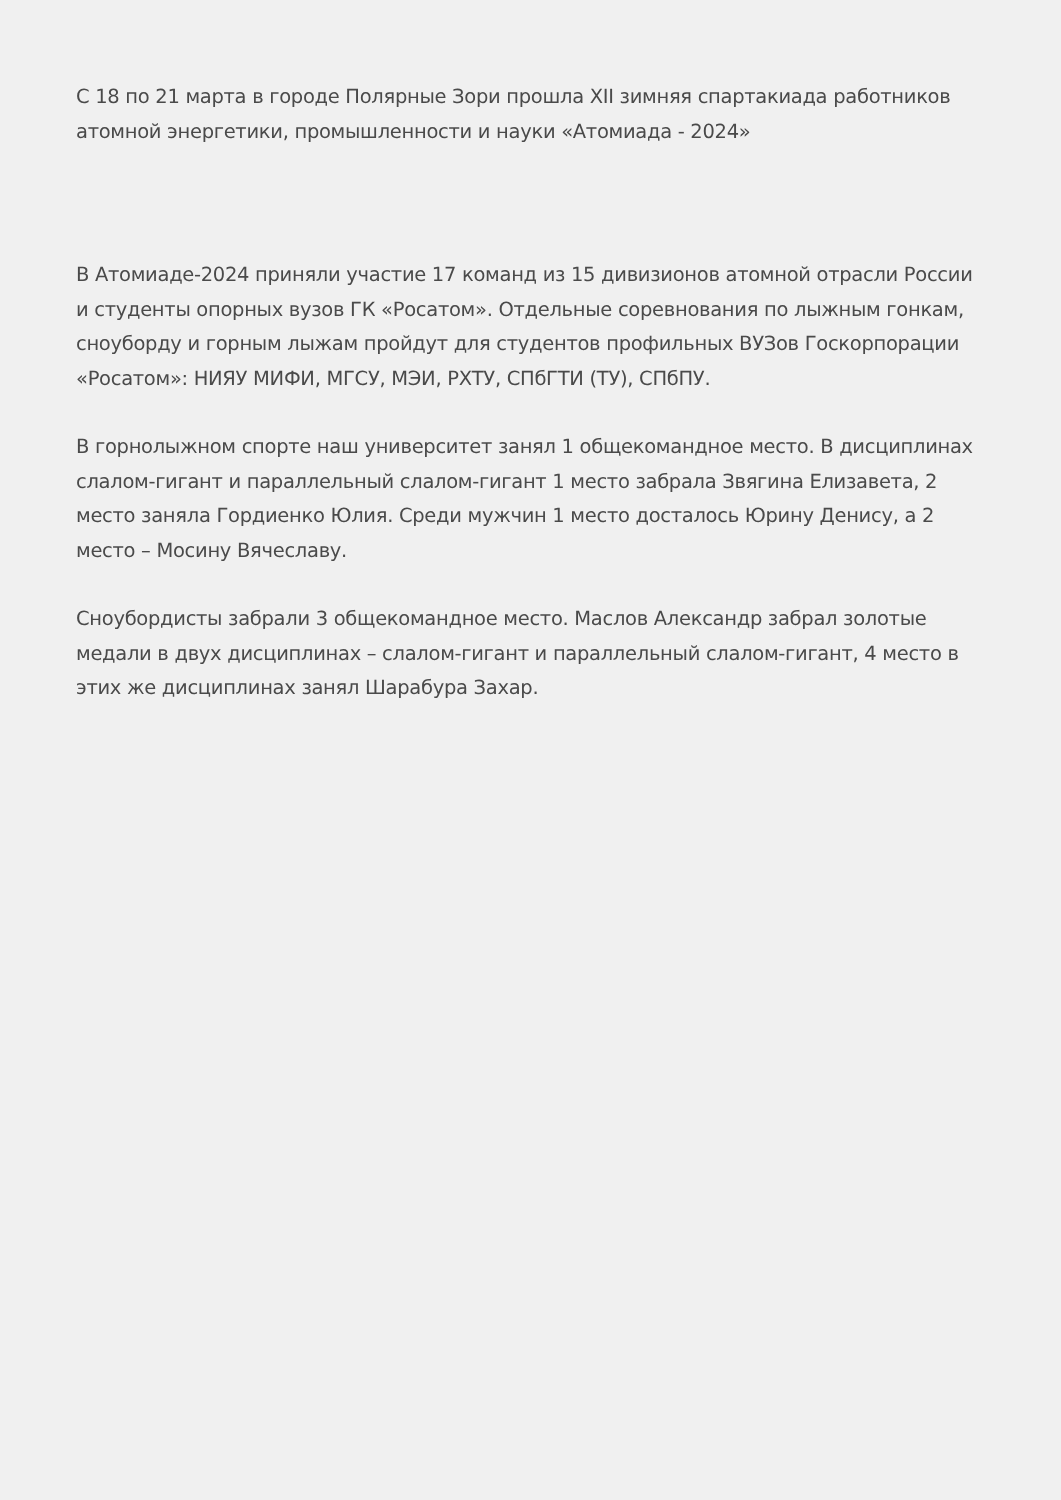С 18 по 21 марта в городе Полярные Зори прошла XII зимняя спартакиада работников атомной энергетики, промышленности и науки «Атомиада - 2024»
В Атомиаде-2024 приняли участие 17 команд из 15 дивизионов атомной отрасли России и студенты опорных вузов ГК «Росатом». Отдельные соревнования по лыжным гонкам, сноуборду и горным лыжам пройдут для студентов профильных ВУЗов Госкорпорации «Росатом»: НИЯУ МИФИ, МГСУ, МЭИ, РХТУ, СПбГТИ (ТУ), СПбПУ.
В горнолыжном спорте наш университет занял 1 общекомандное место. В дисциплинах слалом-гигант и параллельный слалом-гигант 1 место забрала Звягина Елизавета, 2 место заняла Гордиенко Юлия. Среди мужчин 1 место досталось Юрину Денису, а 2 место – Мосину Вячеславу.
Сноубордисты забрали 3 общекомандное место. Маслов Александр забрал золотые медали в двух дисциплинах – слалом-гигант и параллельный слалом-гигант, 4 место в этих же дисциплинах занял Шарабура Захар.